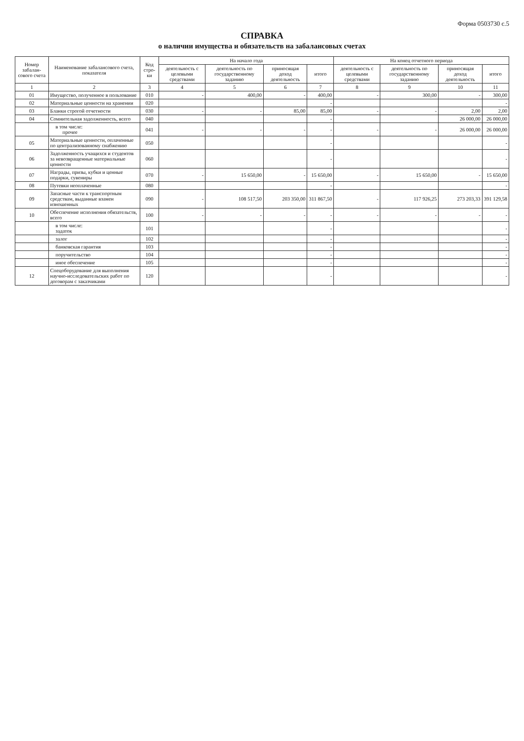Форма 0503730 с.5
СПРАВКА
о наличии имущества и обязательств на забалансовых счетах
| Номер забалан-сового счета | Наименование забалансового счета, показателя | Код стро-ки | На начало года | | | | На конец отчетного периода | | | |
| --- | --- | --- | --- | --- | --- | --- | --- | --- | --- | --- |
| | | | деятельность с целевыми средствами | деятельность по государственному заданию | приносящая доход деятельность | итого | деятельность с целевыми средствами | деятельность по государственному заданию | приносящая доход деятельность | итого |
| 1 | 2 | 3 | 4 | 5 | 6 | 7 | 8 | 9 | 10 | 11 |
| 01 | Имущество, полученное в пользование | 010 | - | 400,00 | - | 400,00 | - | 300,00 | - | 300,00 |
| 02 | Материальные ценности на хранении | 020 | | | | - | | | | - |
| 03 | Бланки строгой отчетности | 030 | - | - | 85,00 | 85,00 | - | - | 2,00 | 2,00 |
| 04 | Сомнительная задолженность, всего | 040 | | | | - | | | 26 000,00 | 26 000,00 |
| | в том числе: прочее | 041 | - | - | - | - | - | - | 26 000,00 | 26 000,00 |
| 05 | Материальные ценности, оплаченные по централизованному снабжению | 050 | | | | - | | | | - |
| 06 | Задолженность учащихся и студентов за невозвращенные материальные ценности | 060 | | | | - | | | | - |
| 07 | Награды, призы, кубки и ценные подарки, сувениры | 070 | - | 15 650,00 | - | 15 650,00 | - | 15 650,00 | - | 15 650,00 |
| 08 | Путевки неоплаченные | 080 | | | | - | | | | - |
| 09 | Запасные части к транспортным средствам, выданные взамен изношенных | 090 | - | 108 517,50 | 203 350,00 | 311 867,50 | - | 117 926,25 | 273 203,33 | 391 129,58 |
| 10 | Обеспечение исполнения обязательств, всего | 100 | - | - | - | - | - | - | - | - |
| | в том числе: задаток | 101 | | | | - | | | | - |
| | залог | 102 | | | | - | | | | - |
| | банковская гарантия | 103 | | | | - | | | | - |
| | поручительство | 104 | | | | - | | | | - |
| | иное обеспечение | 105 | | | | - | | | | - |
| 12 | Спецоборудование для выполнения научно-исследовательских работ по договорам с заказчиками | 120 | | | | - | | | | - |